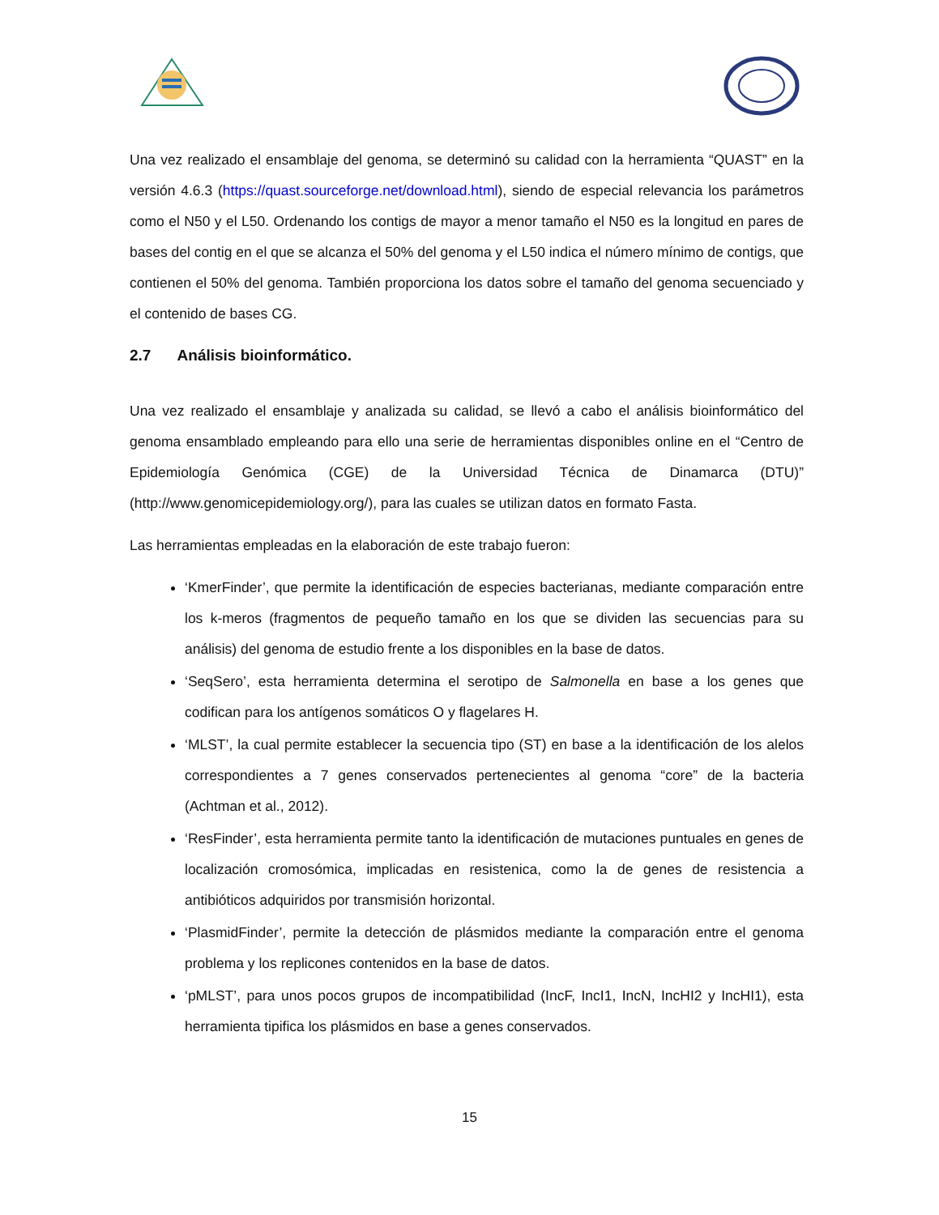Una vez realizado el ensamblaje del genoma, se determinó su calidad con la herramienta “QUAST” en la versión 4.6.3 (https://quast.sourceforge.net/download.html), siendo de especial relevancia los parámetros como el N50 y el L50. Ordenando los contigs de mayor a menor tamaño el N50 es la longitud en pares de bases del contig en el que se alcanza el 50% del genoma y el L50 indica el número mínimo de contigs, que contienen el 50% del genoma. También proporciona los datos sobre el tamaño del genoma secuenciado y el contenido de bases CG.
2.7 Análisis bioinformático.
Una vez realizado el ensamblaje y analizada su calidad, se llevó a cabo el análisis bioinformático del genoma ensamblado empleando para ello una serie de herramientas disponibles online en el “Centro de Epidemiología Genómica (CGE) de la Universidad Técnica de Dinamarca (DTU)” (http://www.genomicepidemiology.org/), para las cuales se utilizan datos en formato Fasta.
Las herramientas empleadas en la elaboración de este trabajo fueron:
‘KmerFinder’, que permite la identificación de especies bacterianas, mediante comparación entre los k-meros (fragmentos de pequeño tamaño en los que se dividen las secuencias para su análisis) del genoma de estudio frente a los disponibles en la base de datos.
‘SeqSero’, esta herramienta determina el serotipo de Salmonella en base a los genes que codifican para los antígenos somáticos O y flagelares H.
‘MLST’, la cual permite establecer la secuencia tipo (ST) en base a la identificación de los alelos correspondientes a 7 genes conservados pertenecientes al genoma “core” de la bacteria (Achtman et al., 2012).
‘ResFinder’, esta herramienta permite tanto la identificación de mutaciones puntuales en genes de localización cromosómica, implicadas en resistenica, como la de genes de resistencia a antibióticos adquiridos por transmisión horizontal.
‘PlasmidFinder’, permite la detección de plásmidos mediante la comparación entre el genoma problema y los replicones contenidos en la base de datos.
‘pMLST’, para unos pocos grupos de incompatibilidad (IncF, IncI1, IncN, IncHI2 y IncHI1), esta herramienta tipifica los plásmidos en base a genes conservados.
15